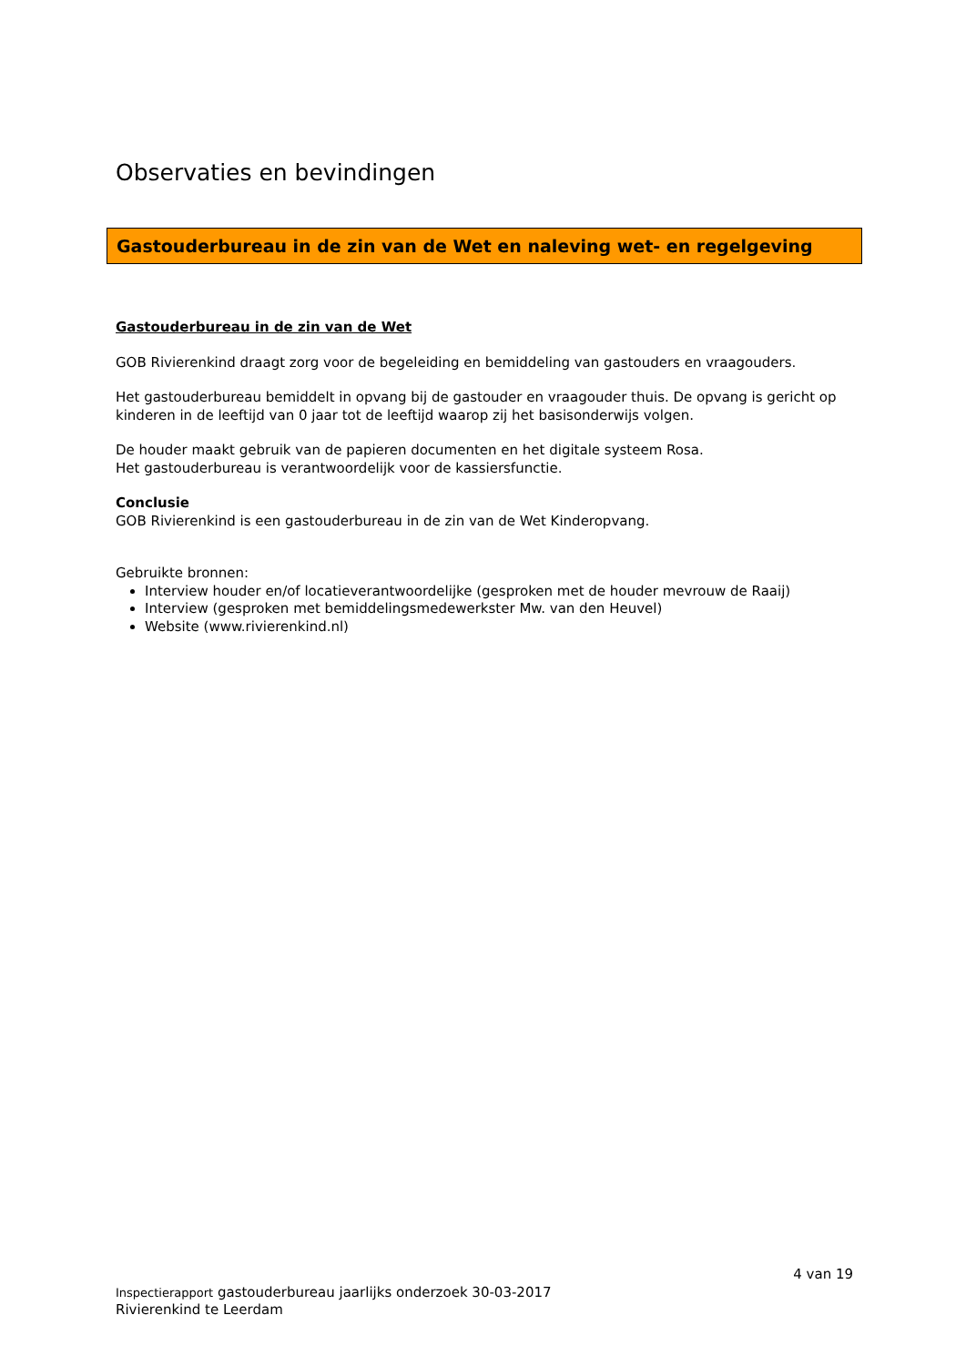Observaties en bevindingen
Gastouderbureau in de zin van de Wet en naleving wet- en regelgeving
Gastouderbureau in de zin van de Wet
GOB Rivierenkind draagt zorg voor de begeleiding en bemiddeling van gastouders en vraagouders.
Het gastouderbureau bemiddelt in opvang bij de gastouder en vraagouder thuis. De opvang is gericht op kinderen in de leeftijd van 0 jaar tot de leeftijd waarop zij het basisonderwijs volgen.
De houder maakt gebruik van de papieren documenten en het digitale systeem Rosa.
Het gastouderbureau is verantwoordelijk voor de kassiersfunctie.
Conclusie
GOB Rivierenkind is een gastouderbureau in de zin van de Wet Kinderopvang.
Gebruikte bronnen:
Interview houder en/of locatieverantwoordelijke (gesproken met de houder mevrouw de Raaij)
Interview (gesproken met bemiddelingsmedewerkster Mw. van den Heuvel)
Website (www.rivierenkind.nl)
4 van 19
Inspectierapport gastouderbureau jaarlijks onderzoek 30-03-2017
Rivierenkind te Leerdam